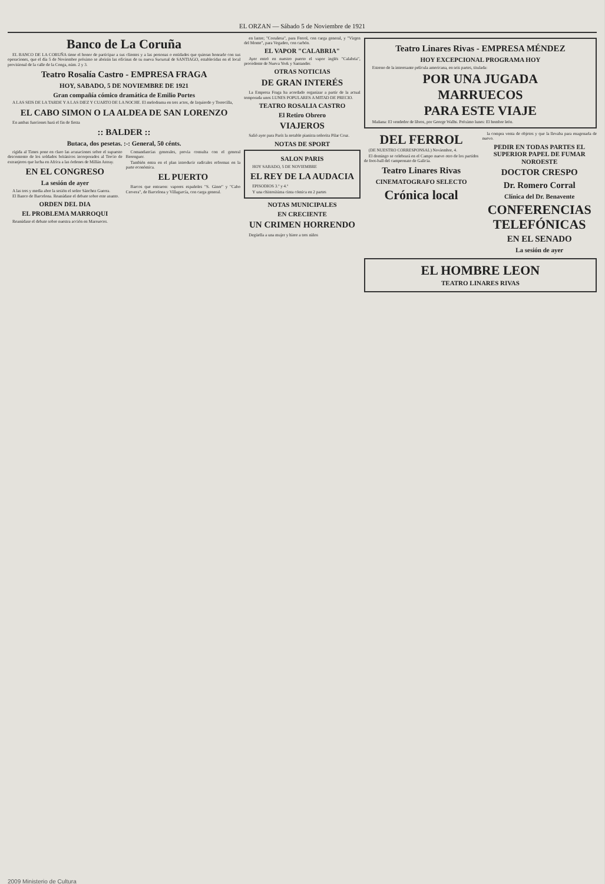EL ORZAN — Sábado 5 de Noviembre de 1921
Banco de La Coruña
EL BANCO DE LA CORUÑA tiene el honor de participar a sus clientes y a las personas o entidades que quieran honrarle con sus operaciones, que el día 5 de Noviembre próximo se abrirán las oficinas de su nueva Sucursal de SANTIAGO, establecidas en el local provisional de la calle de la Conga, núm. 2 y 3.
Teatro Rosalía Castro - EMPRESA FRAGA
HOY, SABADO, 5 DE NOVIEMBRE DE 1921
Gran compañía cómico dramática de Emilio Portes
A LAS SEIS DE LA TARDE Y A LAS DIEZ Y CUARTO DE LA NOCHE. El melodrama en tres actos, de Izquierdo y Torrecilla,
EL CABO SIMON O LA ALDEA DE SAN LORENZO
En ambas funciones hará el fin de fiesta
:: BALDER ::
Butaca, dos pesetas. :-: General, 50 cénts.
rigida al Times pone en claro las acusaciones sobre el supuesto descontento de los soldados británicos incorporados al Tercio de extranjeros que lucha en Africa a las órdenes de Millán Astray.
EN EL CONGRESO
La sesión de ayer
A las tres y media abre la sesión el señor Sánchez Guerra.
El Banco de Barcelona. Reanúdase el debate sobre este asunto.
ORDEN DEL DIA
EL PROBLEMA MARROQUI
Reanúdase el debate sobre nuestra acción en Marruecos.
Comandancias generales, previa consulta con el general Berenguer.
También entra en el plan introducir radicales reformas en la parte económica.
EL PUERTO
Barcos que entraron: vapores españoles "S. Giner" y "Cabo Cervera", de Barcelona y Villagarcía, con carga general.
en lastre; "Coruñesa", para Ferrol, con carga general, y "Virgen del Monte", para Vegadeo, con carbón.
EL VAPOR "CALABRIA"
Ayer entró en nuestro puerto el vapor inglés "Calabria", procedente de Nueva York y Santander.
OTRAS NOTICIAS
DE GRAN INTERÉS
La Empresa Fraga ha acordado organizar a partir de la actual temporada unos LUNES POPULARES A MITAD DE PRECIO.
TEATRO ROSALIA CASTRO
El Retiro Obrero
VIAJEROS
Salió ayer para París la notable pianista señorita Pilar Cruz.
NOTAS DE SPORT
SALON PARIS
HOY SABADO, 5 DE NOVIEMBRE
EL REY DE LA AUDACIA
EPISODIOS 3.º y 4.º
Y una chistosísima cinta cómica en 2 partes
NOTAS MUNICIPALES
EN CRECIENTE
UN CRIMEN HORRENDO
Degüella a una mujer y hiere a tres niños
Teatro Linares Rivas - EMPRESA MÉNDEZ
HOY EXCEPCIONAL PROGRAMA HOY
Estreno de la interesante película americana, en seis partes, titulada:
POR UNA JUGADA
MARRUECOS
PARA ESTE VIAJE
Mañana: El vendedor de libros, por George Walhs. Próximo lunes: El hombre león.
DEL FERROL
(DE NUESTRO CORRESPONSAL) Noviembre, 4.
El domingo se celebrará en el Campo nuevo otro de los partidos de foot-ball del campeonato de Galicia.
Teatro Linares Rivas
CINEMATOGRAFO SELECTO
Crónica local
la compra venta de objetos y que la llevaba para enagenarla de nuevo.
PEDIR EN TODAS PARTES EL SUPERIOR PAPEL DE FUMAR NOROESTE
DOCTOR CRESPO
Dr. Romero Corral
Clínica del Dr. Benavente
CONFERENCIAS TELEFÓNICAS
EN EL SENADO
La sesión de ayer
EL HOMBRE LEON
TEATRO LINARES RIVAS
2009 Ministerio de Cultura